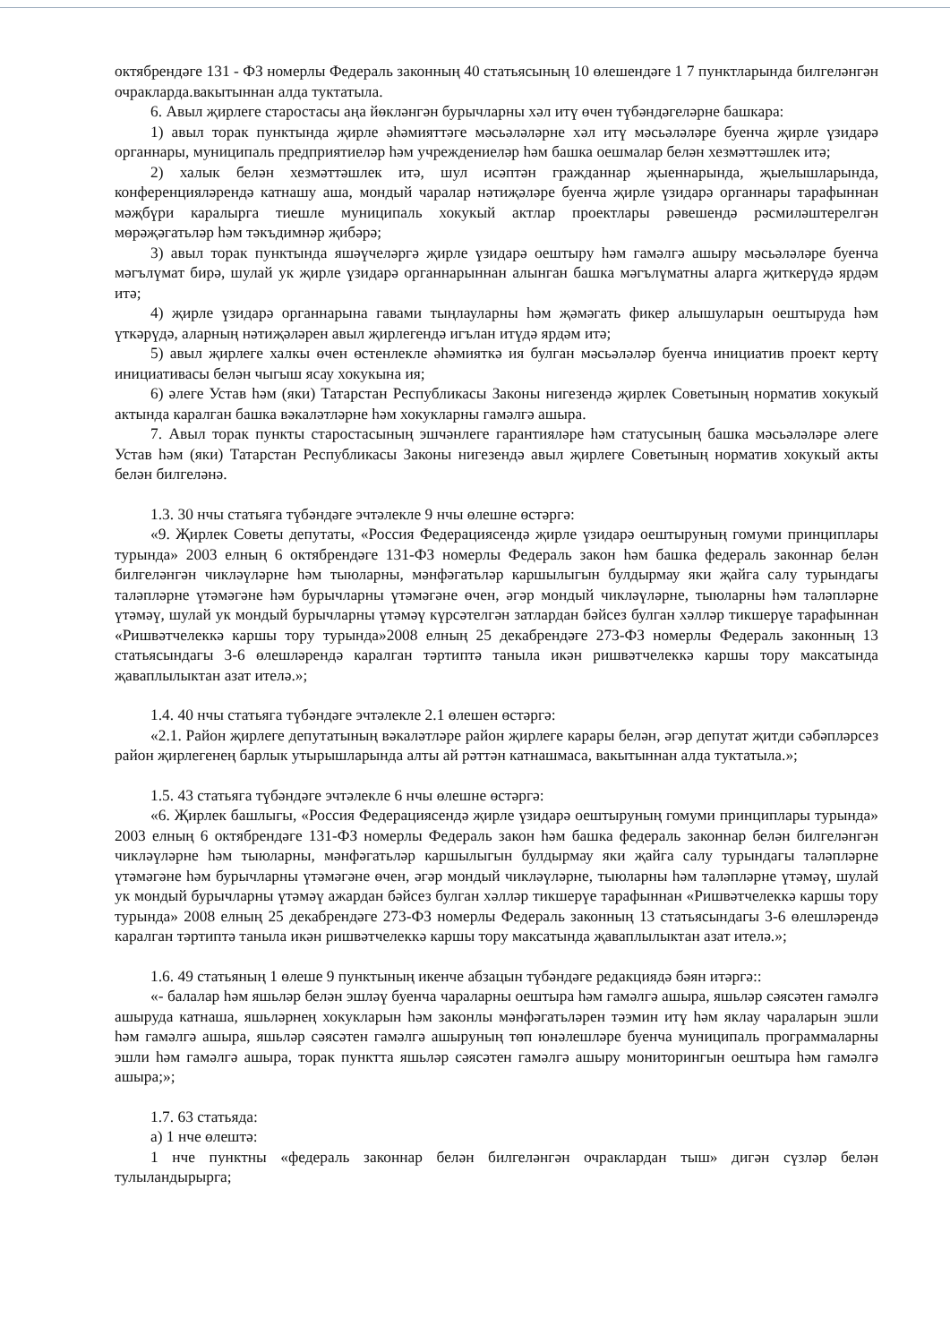октябрендәге 131 - ФЗ номерлы Федераль законның 40 статьясының 10 өлешендәге 1 7 пунктларында билгеләнгән очракларда.вакытыннан алда туктатыла.
6. Авыл җирлеге старостасы аңа йөкләнгән бурычларны хәл итү өчен түбәндәгеләрне башкара:
1) авыл торак пунктында җирле әһәмияттәге мәсьәләләрне хәл итү мәсьәләләре буенча җирле үзидарә органнары, муниципаль предприятиеләр һәм учреждениеләр һәм башка оешмалар белән хезмәттәшлек итә;
2) халык белән хезмәттәшлек итә, шул исәптән гражданнар җыеннарында, җыелышларында, конференцияләрендә катнашу аша, мондый чаралар нәтиҗәләре буенча җирле үзидарә органнары тарафыннан мәҗбүри каралырга тиешле муниципаль хокукый актлар проектлары рәвешендә рәсмиләштерелгән мөрәҗәгатьләр һәм тәкъдимнәр җибәрә;
3) авыл торак пунктында яшәүчеләргә җирле үзидарә оештыру һәм гамәлгә ашыру мәсьәләләре буенча мәгълүмат бирә, шулай ук җирле үзидарә органнарыннан алынган башка мәгълүматны аларга җиткерүдә ярдәм итә;
4) җирле үзидарә органнарына гавами тыңлауларны һәм җәмәгать фикер алышуларын оештыруда һәм үткәрүдә, аларның нәтиҗәләрен авыл җирлегендә игълан итүдә ярдәм итә;
5) авыл җирлеге халкы өчен өстенлекле әһәмияткә ия булган мәсьәләләр буенча инициатив проект кертү инициативасы белән чыгыш ясау хокукына ия;
6) әлеге Устав һәм (яки) Татарстан Республикасы Законы нигезендә җирлек Советының норматив хокукый актында каралган башка вәкаләтләрне һәм хокукларны гамәлгә ашыра.
7. Авыл торак пункты старостасының эшчәнлеге гарантияләре һәм статусының башка мәсьәләләре әлеге Устав һәм (яки) Татарстан Республикасы Законы нигезендә авыл җирлеге Советының норматив хокукый акты белән билгеләнә.
1.3. 30 нчы статьяга түбәндәге эчтәлекле 9 нчы өлешне өстәргә:
«9. Җирлек Советы депутаты, «Россия Федерациясендә җирле үзидарә оештыруның гомуми принциплары турында» 2003 елның 6 октябрендәге 131-ФЗ номерлы Федераль закон һәм башка федераль законнар белән билгеләнгән чикләүләрне һәм тыюларны, мәнфәгатьләр каршылыгын булдырмау яки җайга салу турындагы таләпләрне үтәмәгәне һәм бурычларны үтәмәгәне өчен, әгәр мондый чикләүләрне, тыюларны һәм таләпләрне үтәмәү, шулай ук мондый бурычларны үтәмәү күрсәтелгән затлардан бәйсез булган хәлләр тикшерүе тарафыннан «Ришвәтчелеккә каршы тору турында»2008 елның 25 декабрендәге 273-ФЗ номерлы Федераль законның 13 статьясындагы 3-6 өлешләрендә каралган тәртиптә таныла икән ришвәтчелеккә каршы тору максатында җаваплылыктан азат ителә.»;
1.4. 40 нчы статьяга түбәндәге эчтәлекле 2.1 өлешен өстәргә:
«2.1. Район җирлеге депутатының вәкаләтләре район җирлеге карары белән, әгәр депутат җитди сәбәпләрсез район җирлегенең барлык утырышларында алты ай рәттән катнашмаса, вакытыннан алда туктатыла.»;
1.5. 43 статьяга түбәндәге эчтәлекле 6 нчы өлешне өстәргә:
«6. Җирлек башлыгы, «Россия Федерациясендә җирле үзидарә оештыруның гомуми принциплары турында» 2003 елның 6 октябрендәге 131-ФЗ номерлы Федераль закон һәм башка федераль законнар белән билгеләнгән чикләүләрне һәм тыюларны, мәнфәгатьләр каршылыгын булдырмау яки җайга салу турындагы таләпләрне үтәмәгәне һәм бурычларны үтәмәгәне өчен, әгәр мондый чикләүләрне, тыюларны һәм таләпләрне үтәмәү, шулай ук мондый бурычларны үтәмәү ажардан бәйсез булган хәлләр тикшерүе тарафыннан «Ришвәтчелеккә каршы тору турында» 2008 елның 25 декабрендәге 273-ФЗ номерлы Федераль законның 13 статьясындагы 3-6 өлешләрендә каралган тәртиптә танылa икән ришвәтчелеккә каршы тору максатында җаваплылыктан азат ителә.»;
1.6. 49 статьяның 1 өлеше 9 пунктының икенче абзацын түбәндәге редакциядә бәян итәргә::
«- балалар һәм яшьләр белән эшләү буенча чараларны оештыра һәм гамәлгә ашыра, яшьләр сәясәтен гамәлгә ашыруда катнаша, яшьләрнең хокукларын һәм законлы мәнфәгатьләрен тәэмин итү һәм яклау чараларын эшли һәм гамәлгә ашыра, яшьләр сәясәтен гамәлгә ашыруның төп юнәлешләре буенча муниципаль программаларны эшли һәм гамәлгә ашыра, торак пунктта яшьләр сәясәтен гамәлгә ашыру мониторингын оештыра һәм гамәлгә ашыра;»;
1.7. 63 статьяда:
а) 1 нче өлештә:
1 нче пунктны «федераль законнар белән билгеләнгән очраклардан тыш» дигән сүзләр белән тулыландырырга;